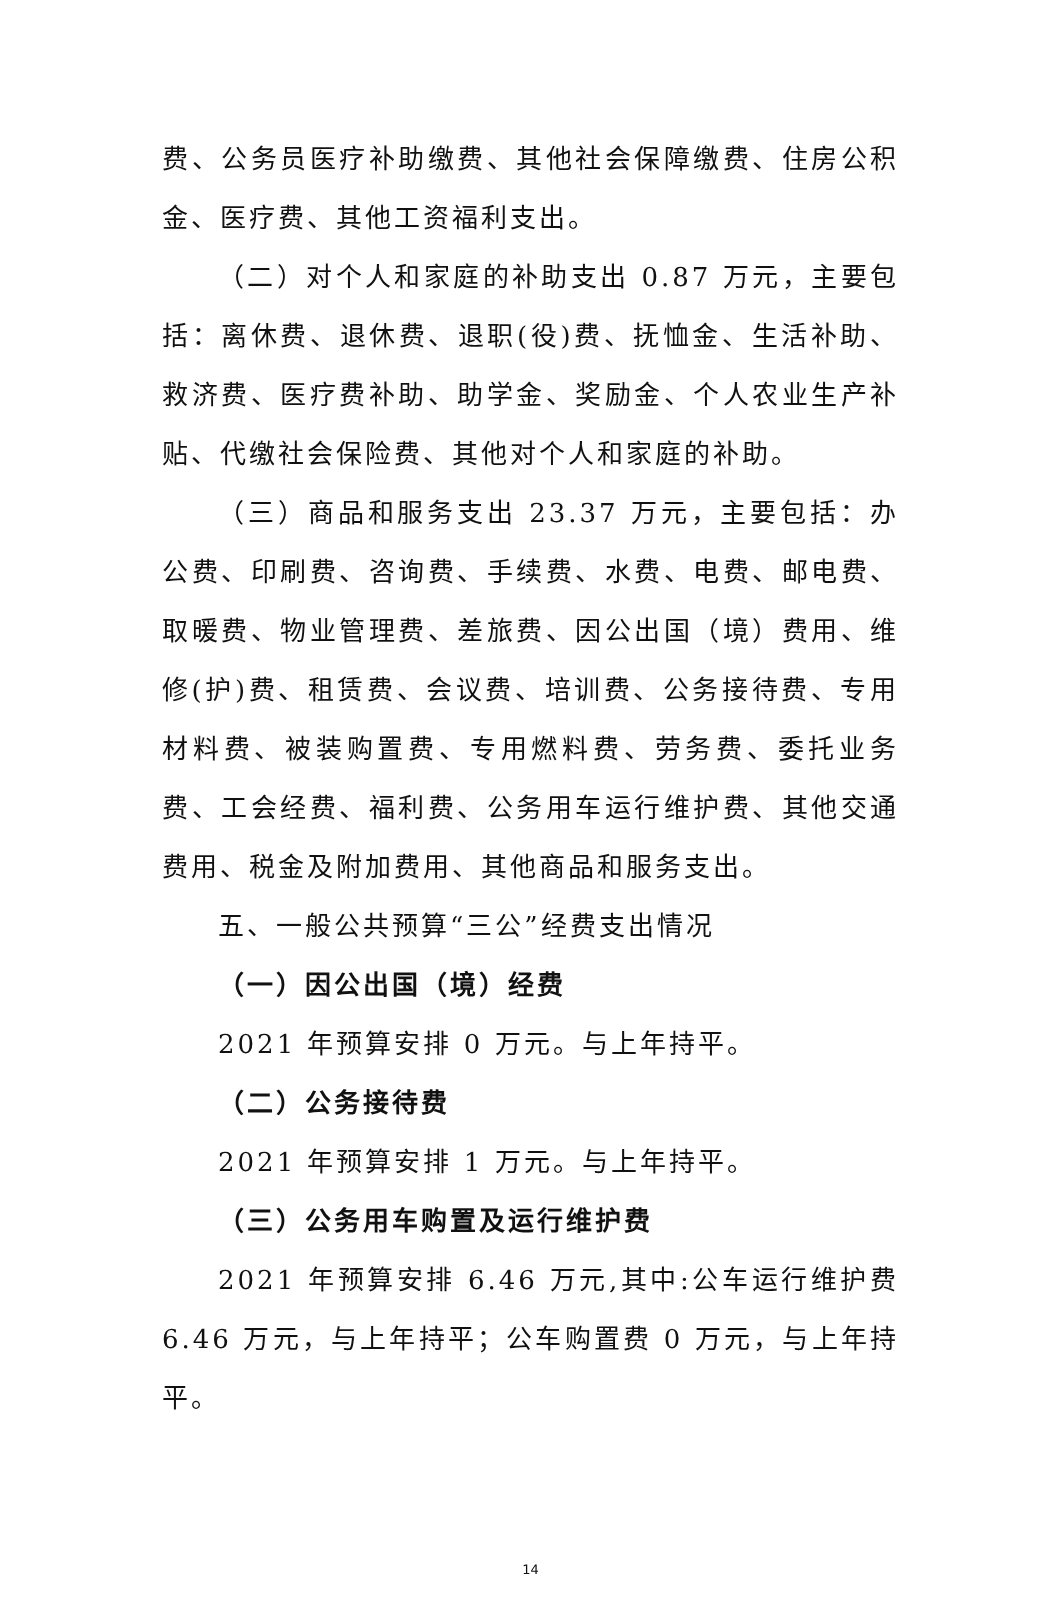费、公务员医疗补助缴费、其他社会保障缴费、住房公积金、医疗费、其他工资福利支出。
（二）对个人和家庭的补助支出 0.87 万元，主要包括：离休费、退休费、退职(役)费、抚恤金、生活补助、救济费、医疗费补助、助学金、奖励金、个人农业生产补贴、代缴社会保险费、其他对个人和家庭的补助。
（三）商品和服务支出 23.37 万元，主要包括：办公费、印刷费、咨询费、手续费、水费、电费、邮电费、取暖费、物业管理费、差旅费、因公出国（境）费用、维修(护)费、租赁费、会议费、培训费、公务接待费、专用材料费、被装购置费、专用燃料费、劳务费、委托业务费、工会经费、福利费、公务用车运行维护费、其他交通费用、税金及附加费用、其他商品和服务支出。
五、一般公共预算“三公”经费支出情况
（一）因公出国（境）经费
2021 年预算安排 0 万元。与上年持平。
（二）公务接待费
2021 年预算安排 1 万元。与上年持平。
（三）公务用车购置及运行维护费
2021 年预算安排 6.46 万元,其中:公车运行维护费 6.46 万元，与上年持平；公车购置费 0 万元，与上年持平。
14